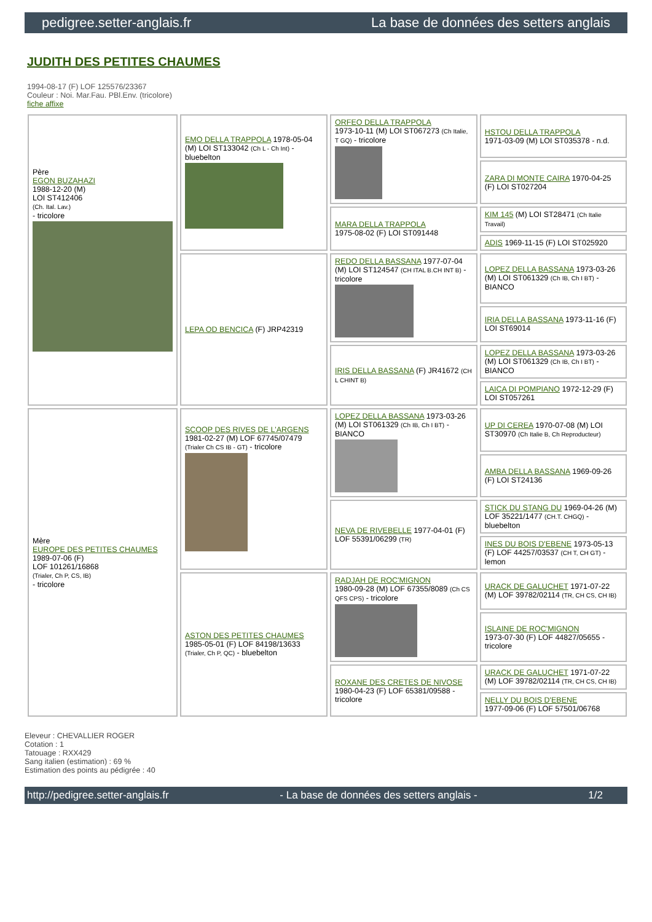pedigree.setter-anglais.fr La base de données des setters anglais
JUDITH DES PETITES CHAUMES
1994-08-17 (F) LOF 125576/23367
Couleur : Noi. Mar.Fau. PBl.Env. (tricolore)
fiche affixe
| Père EGON BUZAHAZI 1988-12-20 (M) LOI ST412406 (Ch. Ital. Lav.) - tricolore | EMO DELLA TRAPPOLA 1978-05-04 (M) LOI ST133042 (Ch L - Ch Int) - bluebelton | ORFEO DELLA TRAPPOLA 1973-10-11 (M) LOI ST067273 (Ch Italie, T GQ) - tricolore | HSTOU DELLA TRAPPOLA 1971-03-09 (M) LOI ST035378 - n.d. |
| | | | ZARA DI MONTE CAIRA 1970-04-25 (F) LOI ST027204 |
| | | MARA DELLA TRAPPOLA 1975-08-02 (F) LOI ST091448 | KIM 145 (M) LOI ST28471 (Ch Italie Travail) |
| | | | ADIS 1969-11-15 (F) LOI ST025920 |
| | LEPA OD BENCICA (F) JRP42319 | REDO DELLA BASSANA 1977-07-04 (M) LOI ST124547 (CH ITAL B.CH INT B) - tricolore | LOPEZ DELLA BASSANA 1973-03-26 (M) LOI ST061329 (Ch IB, Ch I BT) - BIANCO |
| | | | IRIA DELLA BASSANA 1973-11-16 (F) LOI ST69014 |
| | | IRIS DELLA BASSANA (F) JR41672 (CH L CHINT B) | LOPEZ DELLA BASSANA 1973-03-26 (M) LOI ST061329 (Ch IB, Ch I BT) - BIANCO |
| | | | LAICA DI POMPIANO 1972-12-29 (F) LOI ST057261 |
| Mère EUROPE DES PETITES CHAUMES 1989-07-06 (F) LOF 101261/16868 (Trialer, Ch P, CS, IB) - tricolore | SCOOP DES RIVES DE L'ARGENS 1981-02-27 (M) LOF 67745/07479 (Trialer Ch CS IB - GT) - tricolore | LOPEZ DELLA BASSANA 1973-03-26 (M) LOI ST061329 (Ch IB, Ch I BT) - BIANCO | UP DI CEREA 1970-07-08 (M) LOI ST30970 (Ch Italie B, Ch Reproducteur) |
| | | | AMBA DELLA BASSANA 1969-09-26 (F) LOI ST24136 |
| | | NEVA DE RIVEBELLE 1977-04-01 (F) LOF 55391/06299 (TR) | STICK DU STANG DU 1969-04-26 (M) LOF 35221/1477 (CH.T. CHGQ) - bluebelton |
| | | | INES DU BOIS D'EBENE 1973-05-13 (F) LOF 44257/03537 (CH T, CH GT) - lemon |
| | ASTON DES PETITES CHAUMES 1985-05-01 (F) LOF 84198/13633 (Trialer, Ch P, QC) - bluebelton | RADJAH DE ROC'MIGNON 1980-09-28 (M) LOF 67355/8089 (Ch CS QFS CPS) - tricolore | URACK DE GALUCHET 1971-07-22 (M) LOF 39782/02114 (TR, CH CS, CH IB) |
| | | | ISLAINE DE ROC'MIGNON 1973-07-30 (F) LOF 44827/05655 - tricolore |
| | | ROXANE DES CRETES DE NIVOSE 1980-04-23 (F) LOF 65381/09588 - tricolore | URACK DE GALUCHET 1971-07-22 (M) LOF 39782/02114 (TR, CH CS, CH IB) |
| | | | NELLY DU BOIS D'EBENE 1977-09-06 (F) LOF 57501/06768 |
Eleveur : CHEVALLIER ROGER
Cotation : 1
Tatouage : RXX429
Sang italien (estimation) : 69 %
Estimation des points au pédigrée : 40
http://pedigree.setter-anglais.fr - La base de données des setters anglais - 1/2